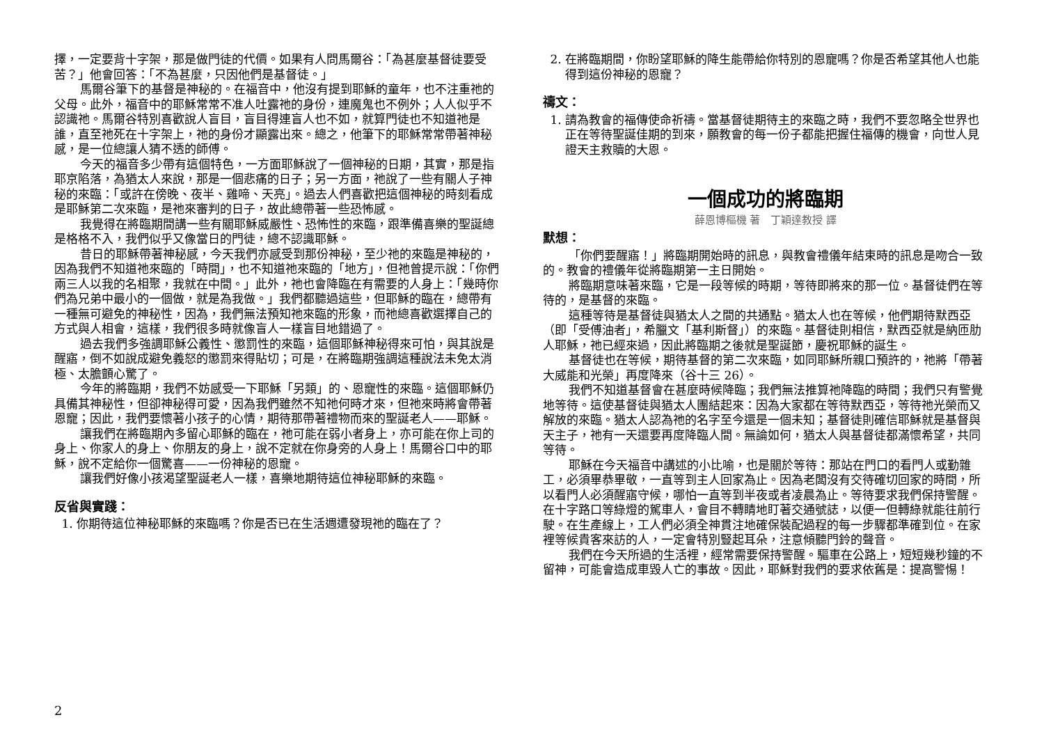擇，一定要背十字架，那是做門徒的代價。如果有人問馬爾谷：「為甚麼基督徒要受苦？」他會回答：「不為甚麼，只因他們是基督徒。」
馬爾谷筆下的基督是神秘的。在福音中，他沒有提到耶穌的童年，也不注重祂的父母。此外，福音中的耶穌常常不准人吐露祂的身份，連魔鬼也不例外；人人似乎不認識祂。馬爾谷特別喜歡說人盲目，盲目得連盲人也不如，就算門徒也不知道祂是誰，直至祂死在十字架上，祂的身份才顯露出來。總之，他筆下的耶穌常常帶著神秘感，是一位總讓人猜不透的師傅。
今天的福音多少帶有這個特色，一方面耶穌說了一個神秘的日期，其實，那是指耶京陷落，為猶太人來說，那是一個悲痛的日子；另一方面，祂說了一些有關人子神秘的來臨：「或許在傍晚、夜半、雞啼、天亮」。過去人們喜歡把這個神秘的時刻看成是耶穌第二次來臨，是祂來審判的日子，故此總帶著一些恐怖感。
我覺得在將臨期間講一些有關耶穌威嚴性、恐怖性的來臨，跟準備喜樂的聖誕總是格格不入，我們似乎又像當日的門徒，總不認識耶穌。
昔日的耶穌帶著神秘感，今天我們亦感受到那份神秘，至少祂的來臨是神秘的，因為我們不知道祂來臨的「時間」，也不知道祂來臨的「地方」，但祂曾提示說：「你們兩三人以我的名相聚，我就在中間。」此外，祂也會降臨在有需要的人身上：「幾時你們為兄弟中最小的一個做，就是為我做。」我們都聽過這些，但耶穌的臨在，總帶有一種無可避免的神秘性，因為，我們無法預知祂來臨的形象，而祂總喜歡選擇自己的方式與人相會，這樣，我們很多時就像盲人一樣盲目地錯過了。
過去我們多強調耶穌公義性、懲罰性的來臨，這個耶穌神秘得來可怕，與其說是醒寤，倒不如說成避免義怒的懲罰來得貼切；可是，在將臨期強調這種說法未免太消極、太膽顫心驚了。
今年的將臨期，我們不妨感受一下耶穌「另類」的、恩寵性的來臨。這個耶穌仍具備其神秘性，但卻神秘得可愛，因為我們雖然不知祂何時才來，但祂來時將會帶著恩寵；因此，我們要懷著小孩子的心情，期待那帶著禮物而來的聖誕老人——耶穌。
讓我們在將臨期內多留心耶穌的臨在，祂可能在弱小者身上，亦可能在你上司的身上、你家人的身上、你朋友的身上，說不定就在你身旁的人身上！馬爾谷口中的耶穌，說不定給你一個驚喜——一份神秘的恩寵。
讓我們好像小孩渴望聖誕老人一樣，喜樂地期待這位神秘耶穌的來臨。
反省與實踐：
1. 你期待這位神秘耶穌的來臨嗎？你是否已在生活週遭發現祂的臨在了？
2. 在將臨期間，你盼望耶穌的降生能帶給你特別的恩寵嗎？你是否希望其他人也能得到這份神秘的恩寵？
禱文：
1. 請為教會的福傳使命祈禱。當基督徒期待主的來臨之時，我們不要忽略全世界也正在等待聖誕佳期的到來，願教會的每一份子都能把握住福傳的機會，向世人見證天主救贖的大恩。
一個成功的將臨期
薛恩博樞機 著　丁穎達教授 譯
默想：
「你們要醒寤！」將臨期開始時的訊息，與教會禮儀年結束時的訊息是吻合一致的。教會的禮儀年從將臨期第一主日開始。
將臨期意味著來臨，它是一段等候的時期，等待即將來的那一位。基督徒們在等待的，是基督的來臨。
這種等待是基督徒與猶太人之間的共通點。猶太人也在等候，他們期待默西亞（即「受傅油者」，希臘文「基利斯督」）的來臨。基督徒則相信，默西亞就是納匝肋人耶穌，祂已經來過，因此將臨期之後就是聖誕節，慶祝耶穌的誕生。
基督徒也在等候，期待基督的第二次來臨，如同耶穌所親口預許的，祂將「帶著大威能和光榮」再度降來（谷十三 26）。
我們不知道基督會在甚麼時候降臨；我們無法推算祂降臨的時間；我們只有警覺地等待。這使基督徒與猶太人團結起來：因為大家都在等待默西亞，等待祂光榮而又解放的來臨。猶太人認為祂的名字至今還是一個未知；基督徒則確信耶穌就是基督與天主子，祂有一天還要再度降臨人間。無論如何，猶太人與基督徒都滿懷希望，共同等待。
耶穌在今天福音中講述的小比喻，也是關於等待：那站在門口的看門人或勤雜工，必須畢恭畢敬，一直等到主人回家為止。因為老闆沒有交待確切回家的時間，所以看門人必須醒寤守候，哪怕一直等到半夜或者凌晨為止。等待要求我們保持警醒。在十字路口等綠燈的駕車人，會目不轉睛地盯著交通號誌，以便一但轉綠就能往前行駛。在生產線上，工人們必須全神貫注地確保裝配過程的每一步驟都準確到位。在家裡等候貴客來訪的人，一定會特別豎起耳朵，注意傾聽門鈴的聲音。
我們在今天所過的生活裡，經常需要保持警醒。驅車在公路上，短短幾秒鐘的不留神，可能會造成車毀人亡的事故。因此，耶穌對我們的要求依舊是：提高警惕！
2